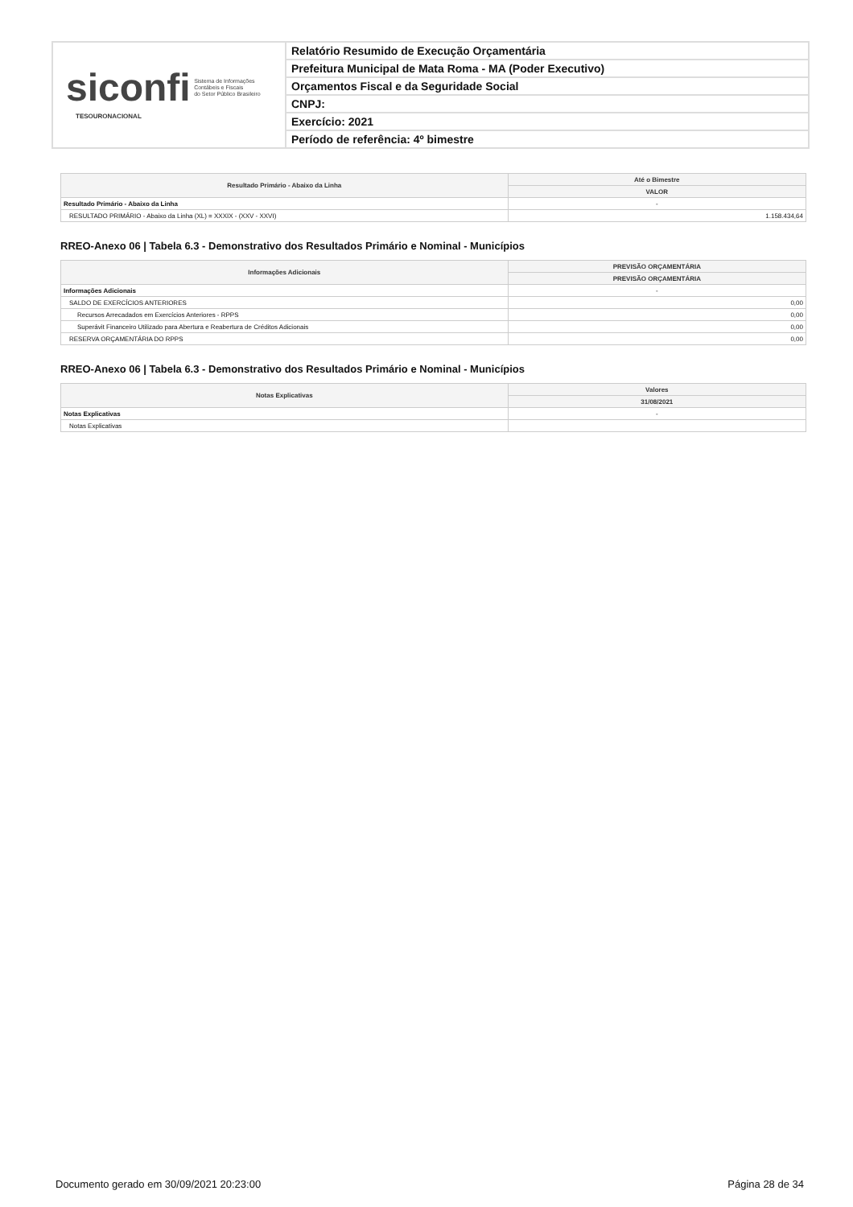siconfi Sistema de Informações
Contábeis e Fiscais
do Setor Público Brasileiro
TESOURONACIONAL
Relatório Resumido de Execução Orçamentária
Prefeitura Municipal de Mata Roma - MA (Poder Executivo)
Orçamentos Fiscal e da Seguridade Social
CNPJ:
Exercício: 2021
Período de referência: 4º bimestre
| Resultado Primário - Abaixo da Linha | Até o Bimestre |
| --- | --- |
| | VALOR |
| Resultado Primário - Abaixo da Linha | - |
| RESULTADO PRIMÁRIO - Abaixo da Linha (XL) = XXXIX - (XXV - XXVI) | 1.158.434,64 |
RREO-Anexo 06 | Tabela 6.3 - Demonstrativo dos Resultados Primário e Nominal - Municípios
| Informações Adicionais | PREVISÃO ORÇAMENTÁRIA |
| --- | --- |
| | PREVISÃO ORÇAMENTÁRIA |
| Informações Adicionais | - |
| SALDO DE EXERCÍCIOS ANTERIORES | 0,00 |
| Recursos Arrecadados em Exercícios Anteriores - RPPS | 0,00 |
| Superávit Financeiro Utilizado para Abertura e Reabertura de Créditos Adicionais | 0,00 |
| RESERVA ORÇAMENTÁRIA DO RPPS | 0,00 |
RREO-Anexo 06 | Tabela 6.3 - Demonstrativo dos Resultados Primário e Nominal - Municípios
| Notas Explicativas | Valores |
| --- | --- |
| | 31/08/2021 |
| Notas Explicativas | - |
| Notas Explicativas | |
Documento gerado em 30/09/2021 20:23:00 Página 28 de 34